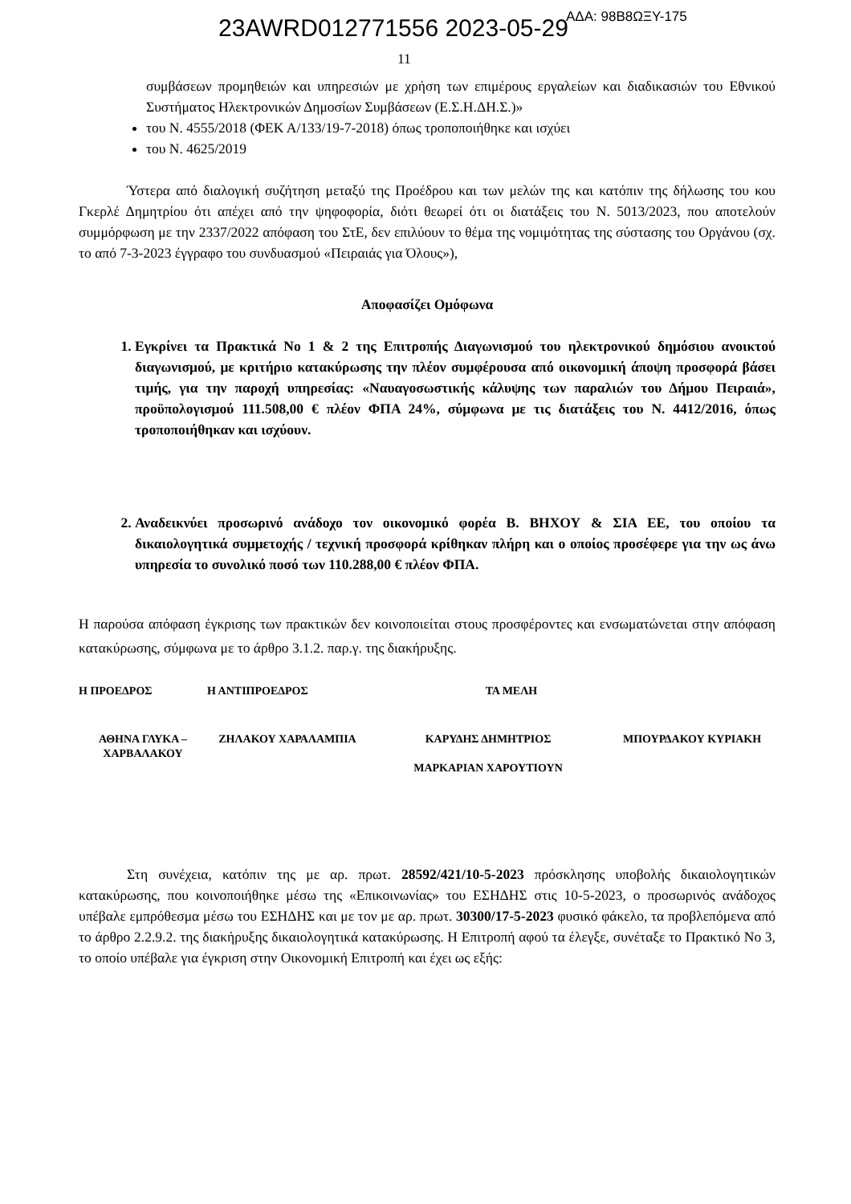23AWRD012771556 2023-05-29
ΑΔΑ: 98Β8ΩΞΥ-175
11
συμβάσεων προμηθειών και υπηρεσιών με χρήση των επιμέρους εργαλείων και διαδικασιών του Εθνικού Συστήματος Ηλεκτρονικών Δημοσίων Συμβάσεων (Ε.Σ.Η.ΔΗ.Σ.)»
του Ν. 4555/2018 (ΦΕΚ Α/133/19-7-2018) όπως τροποποιήθηκε και ισχύει
του Ν. 4625/2019
Ύστερα από διαλογική συζήτηση μεταξύ της Προέδρου και των μελών της και κατόπιν της δήλωσης του κου Γκερλέ Δημητρίου ότι απέχει από την ψηφοφορία, διότι θεωρεί ότι οι διατάξεις του Ν. 5013/2023, που αποτελούν συμμόρφωση με την 2337/2022 απόφαση του ΣτΕ, δεν επιλύουν το θέμα της νομιμότητας της σύστασης του Οργάνου (σχ. το από 7-3-2023 έγγραφο του συνδυασμού «Πειραιάς για Όλους»),
Αποφασίζει Ομόφωνα
1. Εγκρίνει τα Πρακτικά Νο 1 & 2 της Επιτροπής Διαγωνισμού του ηλεκτρονικού δημόσιου ανοικτού διαγωνισμού, με κριτήριο κατακύρωσης την πλέον συμφέρουσα από οικονομική άποψη προσφορά βάσει τιμής, για την παροχή υπηρεσίας: «Ναυαγοσωστικής κάλυψης των παραλιών του Δήμου Πειραιά», προϋπολογισμού 111.508,00 € πλέον ΦΠΑ 24%, σύμφωνα με τις διατάξεις του Ν. 4412/2016, όπως τροποποιήθηκαν και ισχύουν.
2. Αναδεικνύει προσωρινό ανάδοχο τον οικονομικό φορέα Β. ΒΗΧΟΥ & ΣΙΑ ΕΕ, του οποίου τα δικαιολογητικά συμμετοχής / τεχνική προσφορά κρίθηκαν πλήρη και ο οποίος προσέφερε για την ως άνω υπηρεσία το συνολικό ποσό των 110.288,00 € πλέον ΦΠΑ.
Η παρούσα απόφαση έγκρισης των πρακτικών δεν κοινοποιείται στους προσφέροντες και ενσωματώνεται στην απόφαση κατακύρωσης, σύμφωνα με το άρθρο 3.1.2. παρ.γ. της διακήρυξης.
Η ΠΡΟΕΔΡΟΣ
Η ΑΝΤΙΠΡΟΕΔΡΟΣ
ΤΑ ΜΕΛΗ
ΑΘΗΝΑ ΓΛΥΚΑ – ΧΑΡΒΑΛΑΚΟΥ
ΖΗΛΑΚΟΥ ΧΑΡΑΛΑΜΠΙΑ
ΚΑΡΥΔΗΣ ΔΗΜΗΤΡΙΟΣ
ΜΑΡΚΑΡΙΑΝ ΧΑΡΟΥΤΙΟΥΝ
ΜΠΟΥΡΔΑΚΟΥ ΚΥΡΙΑΚΗ
Στη συνέχεια, κατόπιν της με αρ. πρωτ. 28592/421/10-5-2023 πρόσκλησης υποβολής δικαιολογητικών κατακύρωσης, που κοινοποιήθηκε μέσω της «Επικοινωνίας» του ΕΣΗΔΗΣ στις 10-5-2023, ο προσωρινός ανάδοχος υπέβαλε εμπρόθεσμα μέσω του ΕΣΗΔΗΣ και με τον με αρ. πρωτ. 30300/17-5-2023 φυσικό φάκελο, τα προβλεπόμενα από το άρθρο 2.2.9.2. της διακήρυξης δικαιολογητικά κατακύρωσης. Η Επιτροπή αφού τα έλεγξε, συνέταξε το Πρακτικό Νο 3, το οποίο υπέβαλε για έγκριση στην Οικονομική Επιτροπή και έχει ως εξής: